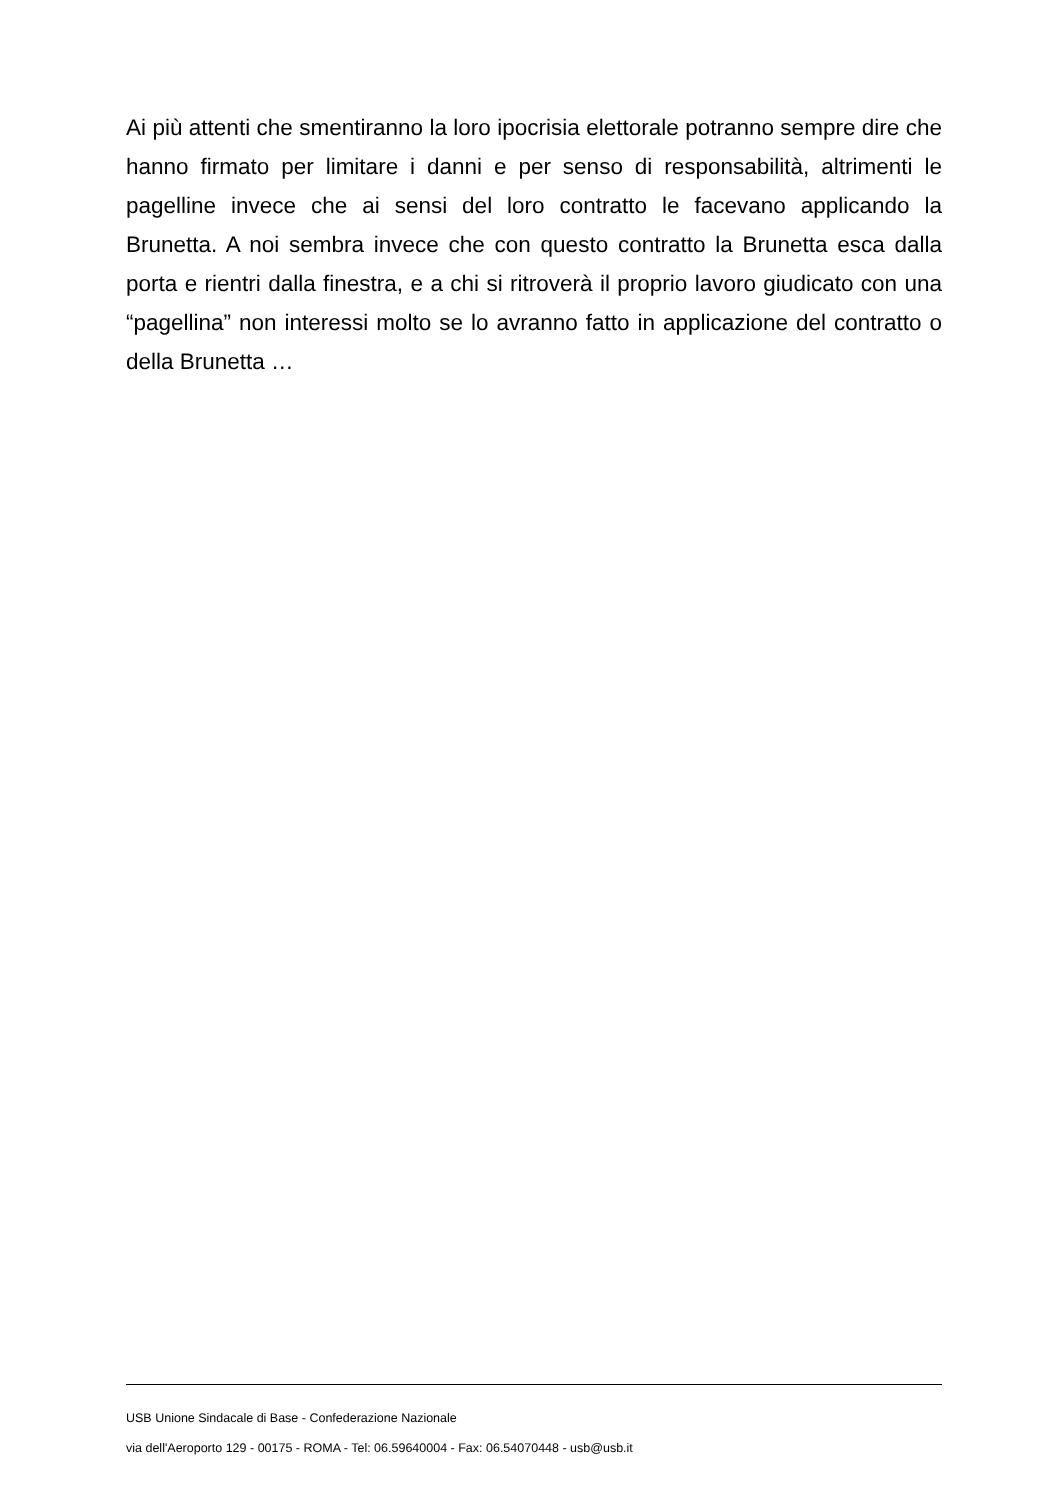Ai più attenti che smentiranno la loro ipocrisia elettorale potranno sempre dire che hanno firmato per limitare i danni e per senso di responsabilità, altrimenti le pagelline invece che ai sensi del loro contratto le facevano applicando la Brunetta. A noi sembra invece che con questo contratto la Brunetta esca dalla porta e rientri dalla finestra, e a chi si ritroverà il proprio lavoro giudicato con una “pagellina” non interessi molto se lo avranno fatto in applicazione del contratto o della Brunetta …
USB Unione Sindacale di Base - Confederazione Nazionale
via dell'Aeroporto 129 - 00175 - ROMA - Tel: 06.59640004 - Fax: 06.54070448 - usb@usb.it